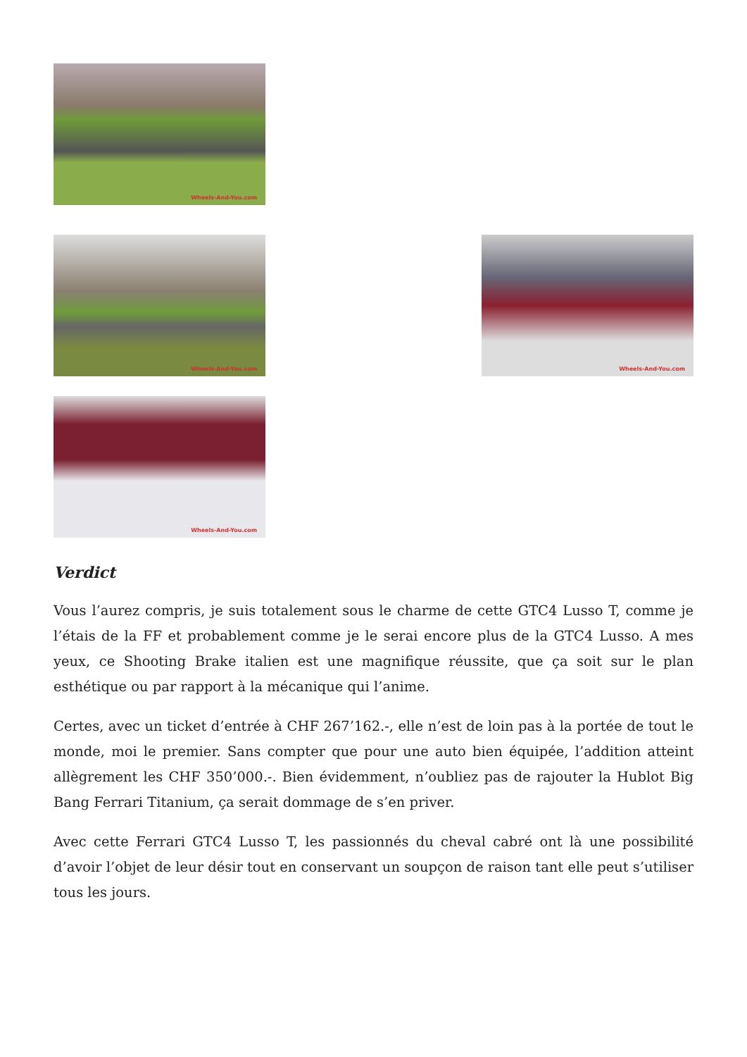Wheels-And-You.com
Wheels-And-You.com
Wheels-And-You.com
Wheels-And-You.com
Verdict
Vous l’aurez compris, je suis totalement sous le charme de cette GTC4 Lusso T, comme je l’étais de la FF et probablement comme je le serai encore plus de la GTC4 Lusso. A mes yeux, ce Shooting Brake italien est une magnifique réussite, que ça soit sur le plan esthétique ou par rapport à la mécanique qui l’anime.
Certes, avec un ticket d’entrée à CHF 267’162.-, elle n’est de loin pas à la portée de tout le monde, moi le premier. Sans compter que pour une auto bien équipée, l’addition atteint allègrement les CHF 350’000.-. Bien évidemment, n’oubliez pas de rajouter la Hublot Big Bang Ferrari Titanium, ça serait dommage de s’en priver.
Avec cette Ferrari GTC4 Lusso T, les passionnés du cheval cabré ont là une possibilité d’avoir l’objet de leur désir tout en conservant un soupçon de raison tant elle peut s’utiliser tous les jours.